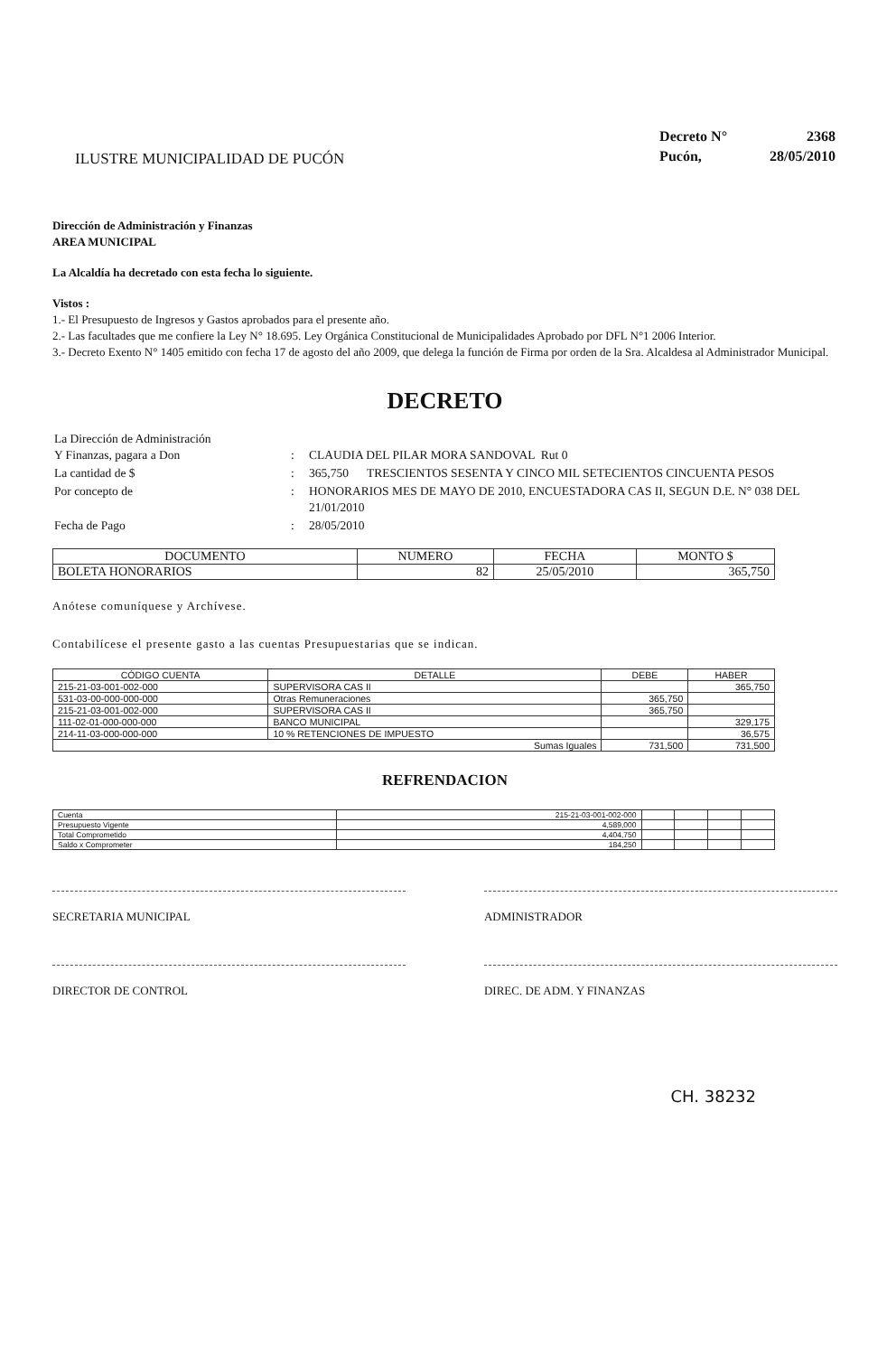ILUSTRE MUNICIPALIDAD DE PUCÓN
| Decreto N° | 2368 |
| Pucón, | 28/05/2010 |
Dirección de Administración y Finanzas
AREA MUNICIPAL
La Alcaldía ha decretado con esta fecha lo siguiente.
Vistos :
1.- El Presupuesto de Ingresos y Gastos aprobados para el presente año.
2.- Las facultades que me confiere la Ley N° 18.695. Ley Orgánica Constitucional de Municipalidades Aprobado por DFL N°1 2006 Interior.
3.- Decreto Exento N° 1405 emitido con fecha 17 de agosto del año 2009, que delega la función de Firma por orden de la Sra. Alcaldesa al Administrador Municipal.
DECRETO
| La Dirección de Administración Y Finanzas, pagara a Don | : | CLAUDIA DEL PILAR MORA SANDOVAL Rut 0 |
| La cantidad de $ | : | 365,750 TRESCIENTOS SESENTA Y CINCO MIL SETECIENTOS CINCUENTA PESOS |
| Por concepto de | : | HONORARIOS MES DE MAYO DE 2010, ENCUESTADORA CAS II, SEGUN D.E. N° 038 DEL 21/01/2010 |
| Fecha de Pago | : | 28/05/2010 |
| DOCUMENTO | NUMERO | FECHA | MONTO $ |
| --- | --- | --- | --- |
| BOLETA HONORARIOS | 82 | 25/05/2010 | 365,750 |
Anótese comuníquese y Archívese.
Contabilícese el presente gasto a las cuentas Presupuestarias que se indican.
| CÓDIGO CUENTA | DETALLE | DEBE | HABER |
| --- | --- | --- | --- |
| 215-21-03-001-002-000 | SUPERVISORA CAS II | | 365,750 |
| 531-03-00-000-000-000 | Otras Remuneraciones | 365,750 | |
| 215-21-03-001-002-000 | SUPERVISORA CAS II | 365,750 | |
| 111-02-01-000-000-000 | BANCO MUNICIPAL | | 329,175 |
| 214-11-03-000-000-000 | 10 % RETENCIONES DE IMPUESTO | | 36,575 |
| Sumas Iguales | | 731,500 | 731,500 |
REFRENDACION
| Cuenta | 215-21-03-001-002-000 | | | | |
| Presupuesto Vigente | 4,589,000 | | | | |
| Total Comprometido | 4,404,750 | | | | |
| Saldo x Comprometer | 184,250 | | | | |
SECRETARIA MUNICIPAL ADMINISTRADOR
DIRECTOR DE CONTROL DIREC. DE ADM. Y FINANZAS
CH. 38232